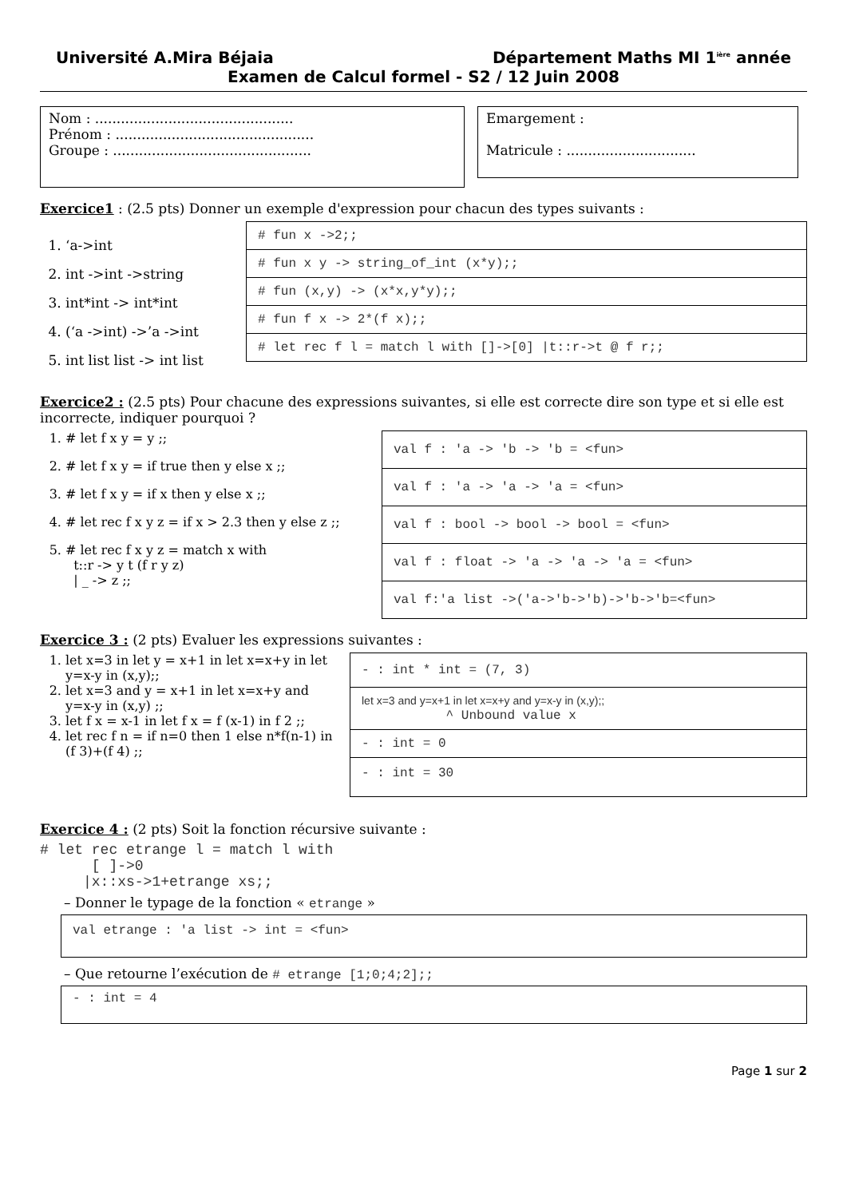Université A.Mira Béjaia Département Maths MI 1<sup>ière</sup> année
Examen de Calcul formel - S2 / 12 Juin 2008
Nom : ..............................................
Prénom : ..............................................
Groupe : ..............................................
Emargement :
Matricule : ..............................
Exercice1 : (2.5 pts) Donner un exemple d'expression pour chacun des types suivants :
1. ‘a->int
2. int ->int ->string
3. int*int -> int*int
4. (‘a ->int) ->’a ->int
5. int list list -> int list
# fun x ->2;;
# fun x y -> string_of_int (x*y);;
# fun (x,y) -> (x*x,y*y);;
# fun f x -> 2*(f x);;
# let rec f l = match l with []->[0] |t::r->t @ f r;;
Exercice2 : (2.5 pts) Pour chacune des expressions suivantes, si elle est correcte dire son type et si elle est incorrecte, indiquer pourquoi ?
1. # let f x y = y ;;
2. # let f x y = if true then y else x ;;
3. # let f x y = if x then y else x ;;
4. # let rec f x y z = if x > 2.3 then y else z ;;
5. # let rec f x y z = match x with
t::r -> y t (f r y z)
| _ -> z ;;
val f : 'a -> 'b -> 'b = <fun>
val f : 'a -> 'a -> 'a = <fun>
val f : bool -> bool -> bool = <fun>
val f : float -> 'a -> 'a -> 'a = <fun>
val f:'a list ->('a->'b->'b)->'b->'b=<fun>
Exercice 3 : (2 pts) Evaluer les expressions suivantes :
1. let x=3 in let y = x+1 in let x=x+y in let y=x-y in (x,y);;
2. let x=3 and y = x+1 in let x=x+y and y=x-y in (x,y) ;;
3. let f x = x-1 in let f x = f (x-1) in f 2 ;;
4. let rec f n = if n=0 then 1 else n*f(n-1) in (f 3)+(f 4) ;;
- : int * int = (7, 3)
let x=3 and y=x+1 in let x=x+y and y=x-y in (x,y);;
^ Unbound value x
- : int = 0
- : int = 30
Exercice 4 : (2 pts) Soit la fonction récursive suivante :
# let rec etrange l = match l with [ ]->0 |x::xs->1+etrange xs;;
– Donner le typage de la fonction « etrange »
val etrange : 'a list -> int = <fun>
– Que retourne l’exécution de # etrange [1;0;4;2];;
- : int = 4
Page 1 sur 2